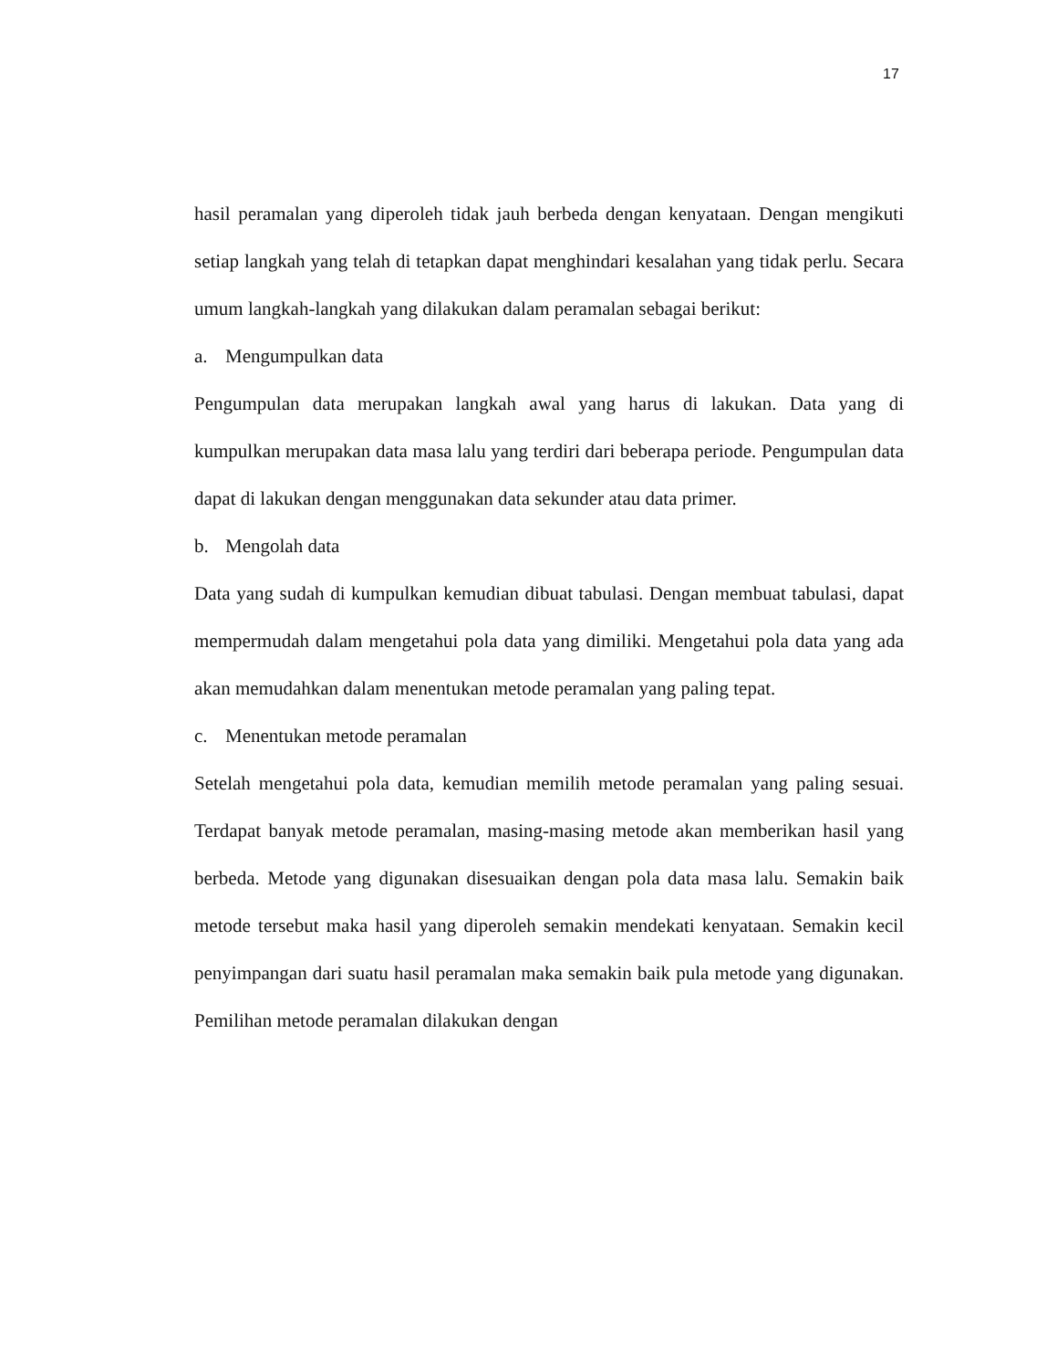17
hasil peramalan yang diperoleh tidak jauh berbeda dengan kenyataan. Dengan mengikuti setiap langkah yang telah di tetapkan dapat menghindari kesalahan yang tidak perlu. Secara umum langkah-langkah yang dilakukan dalam peramalan sebagai berikut:
a. Mengumpulkan data
Pengumpulan data merupakan langkah awal yang harus di lakukan. Data yang di kumpulkan merupakan data masa lalu yang terdiri dari beberapa periode. Pengumpulan data dapat di lakukan dengan menggunakan data sekunder atau data primer.
b. Mengolah data
Data yang sudah di kumpulkan kemudian dibuat tabulasi. Dengan membuat tabulasi, dapat mempermudah dalam mengetahui pola data yang dimiliki. Mengetahui pola data yang ada akan memudahkan dalam menentukan metode peramalan yang paling tepat.
c. Menentukan metode peramalan
Setelah mengetahui pola data, kemudian memilih metode peramalan yang paling sesuai. Terdapat banyak metode peramalan, masing-masing metode akan memberikan hasil yang berbeda. Metode yang digunakan disesuaikan dengan pola data masa lalu. Semakin baik metode tersebut maka hasil yang diperoleh semakin mendekati kenyataan. Semakin kecil penyimpangan dari suatu hasil peramalan maka semakin baik pula metode yang digunakan. Pemilihan metode peramalan dilakukan dengan